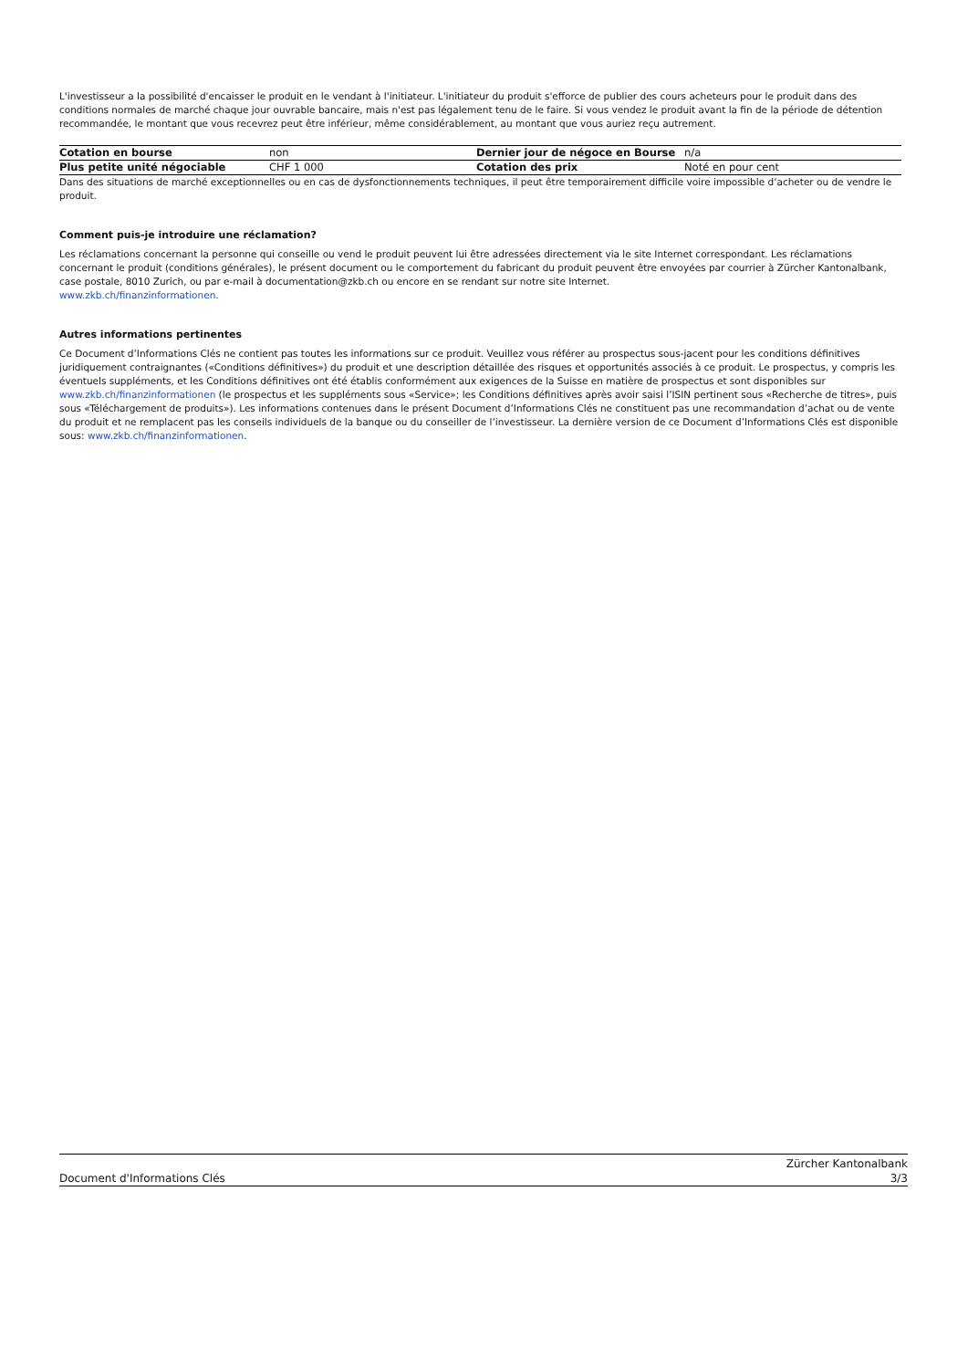L'investisseur a la possibilité d'encaisser le produit en le vendant à l'initiateur. L'initiateur du produit s'efforce de publier des cours acheteurs pour le produit dans des conditions normales de marché chaque jour ouvrable bancaire, mais n'est pas légalement tenu de le faire. Si vous vendez le produit avant la fin de la période de détention recommandée, le montant que vous recevrez peut être inférieur, même considérablement, au montant que vous auriez reçu autrement.
| Cotation en bourse | non | Dernier jour de négoce en Bourse | n/a |
| Plus petite unité négociable | CHF 1 000 | Cotation des prix | Noté en pour cent |
Dans des situations de marché exceptionnelles ou en cas de dysfonctionnements techniques, il peut être temporairement difficile voire impossible d’acheter ou de vendre le produit.
Comment puis-je introduire une réclamation?
Les réclamations concernant la personne qui conseille ou vend le produit peuvent lui être adressées directement via le site Internet correspondant. Les réclamations concernant le produit (conditions générales), le présent document ou le comportement du fabricant du produit peuvent être envoyées par courrier à Zürcher Kantonalbank, case postale, 8010 Zurich, ou par e-mail à documentation@zkb.ch ou encore en se rendant sur notre site Internet.
www.zkb.ch/finanzinformationen.
Autres informations pertinentes
Ce Document d’Informations Clés ne contient pas toutes les informations sur ce produit. Veuillez vous référer au prospectus sous-jacent pour les conditions définitives juridiquement contraignantes («Conditions définitives») du produit et une description détaillée des risques et opportunités associés à ce produit. Le prospectus, y compris les éventuels suppléments, et les Conditions définitives ont été établis conformément aux exigences de la Suisse en matière de prospectus et sont disponibles sur www.zkb.ch/finanzinformationen (le prospectus et les suppléments sous «Service»; les Conditions définitives après avoir saisi l’ISIN pertinent sous «Recherche de titres», puis sous «Téléchargement de produits»). Les informations contenues dans le présent Document d’Informations Clés ne constituent pas une recommandation d’achat ou de vente du produit et ne remplacent pas les conseils individuels de la banque ou du conseiller de l’investisseur. La dernière version de ce Document d’Informations Clés est disponible sous: www.zkb.ch/finanzinformationen.
Document d'Informations Clés Zürcher Kantonalbank
3/3